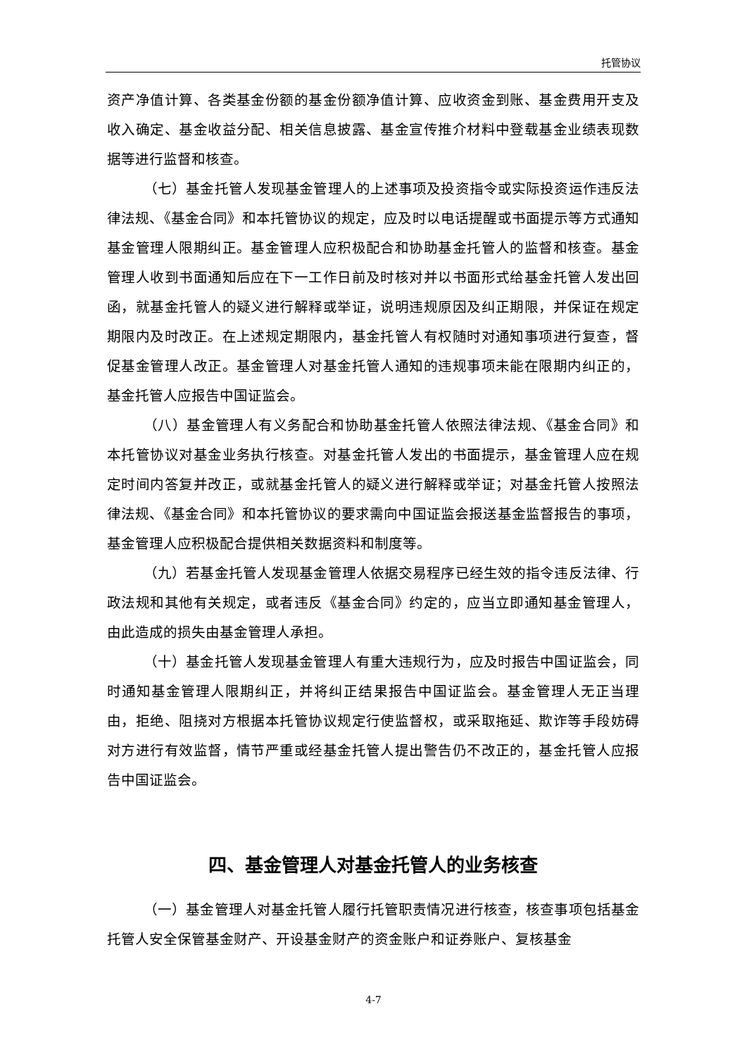托管协议
资产净值计算、各类基金份额的基金份额净值计算、应收资金到账、基金费用开支及收入确定、基金收益分配、相关信息披露、基金宣传推介材料中登载基金业绩表现数据等进行监督和核查。
（七）基金托管人发现基金管理人的上述事项及投资指令或实际投资运作违反法律法规、《基金合同》和本托管协议的规定，应及时以电话提醒或书面提示等方式通知基金管理人限期纠正。基金管理人应积极配合和协助基金托管人的监督和核查。基金管理人收到书面通知后应在下一工作日前及时核对并以书面形式给基金托管人发出回函，就基金托管人的疑义进行解释或举证，说明违规原因及纠正期限，并保证在规定期限内及时改正。在上述规定期限内，基金托管人有权随时对通知事项进行复查，督促基金管理人改正。基金管理人对基金托管人通知的违规事项未能在限期内纠正的，基金托管人应报告中国证监会。
（八）基金管理人有义务配合和协助基金托管人依照法律法规、《基金合同》和本托管协议对基金业务执行核查。对基金托管人发出的书面提示，基金管理人应在规定时间内答复并改正，或就基金托管人的疑义进行解释或举证；对基金托管人按照法律法规、《基金合同》和本托管协议的要求需向中国证监会报送基金监督报告的事项，基金管理人应积极配合提供相关数据资料和制度等。
（九）若基金托管人发现基金管理人依据交易程序已经生效的指令违反法律、行政法规和其他有关规定，或者违反《基金合同》约定的，应当立即通知基金管理人，由此造成的损失由基金管理人承担。
（十）基金托管人发现基金管理人有重大违规行为，应及时报告中国证监会，同时通知基金管理人限期纠正，并将纠正结果报告中国证监会。基金管理人无正当理由，拒绝、阻挠对方根据本托管协议规定行使监督权，或采取拖延、欺诈等手段妨碍对方进行有效监督，情节严重或经基金托管人提出警告仍不改正的，基金托管人应报告中国证监会。
四、基金管理人对基金托管人的业务核查
（一）基金管理人对基金托管人履行托管职责情况进行核查，核查事项包括基金托管人安全保管基金财产、开设基金财产的资金账户和证券账户、复核基金
4-7